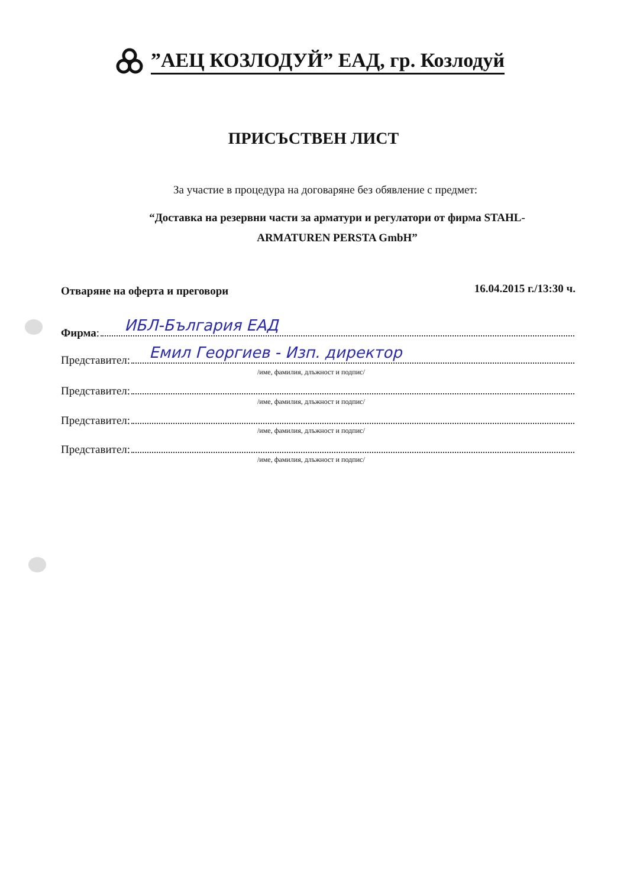”АЕЦ КОЗЛОДУЙ” ЕАД, гр. Козлодуй
ПРИСЪСТВЕН ЛИСТ
За участие в процедура на договаряне без обявление с предмет:
“Доставка на резервни части за арматури и регулатори от фирма STAHL-
ARMATUREN PERSTA GmbH”
Отваряне на оферта и преговори 16.04.2015 г./13:30 ч.
Фирма:
ИБЛ-България ЕАД
Представител:
Емил Георгиев - Изп. директор
/име, фамилия, длъжност и подпис/
Представител:
/име, фамилия, длъжност и подпис/
Представител:
/име, фамилия, длъжност и подпис/
Представител:
/име, фамилия, длъжност и подпис/